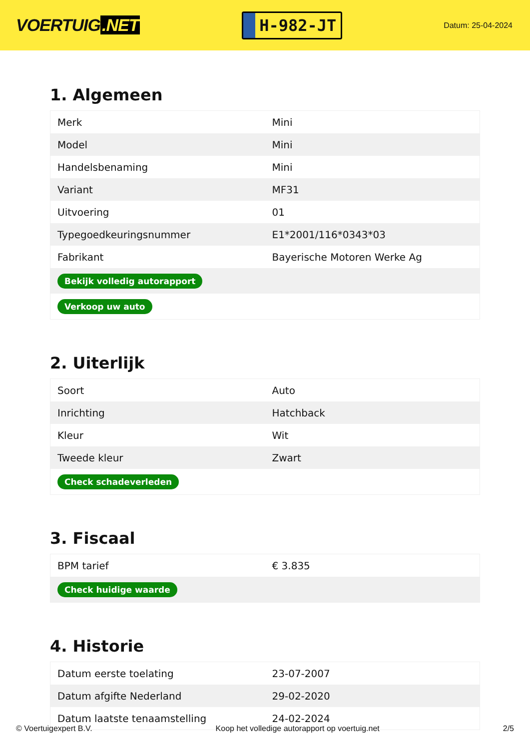VOERTUIG.NET
H-982-JT
Datum: 25-04-2024
1. Algemeen
| Merk | Mini |
| Model | Mini |
| Handelsbenaming | Mini |
| Variant | MF31 |
| Uitvoering | 01 |
| Typegoedkeuringsnummer | E1*2001/116*0343*03 |
| Fabrikant | Bayerische Motoren Werke Ag |
| Bekijk volledig autorapport | |
| Verkoop uw auto | |
2. Uiterlijk
| Soort | Auto |
| Inrichting | Hatchback |
| Kleur | Wit |
| Tweede kleur | Zwart |
| Check schadeverleden | |
3. Fiscaal
| BPM tarief | € 3.835 |
| Check huidige waarde | |
4. Historie
| Datum eerste toelating | 23-07-2007 |
| Datum afgifte Nederland | 29-02-2020 |
| Datum laatste tenaamstelling | 24-02-2024 |
© Voertuigexpert B.V. Koop het volledige autorapport op voertuig.net 2/5